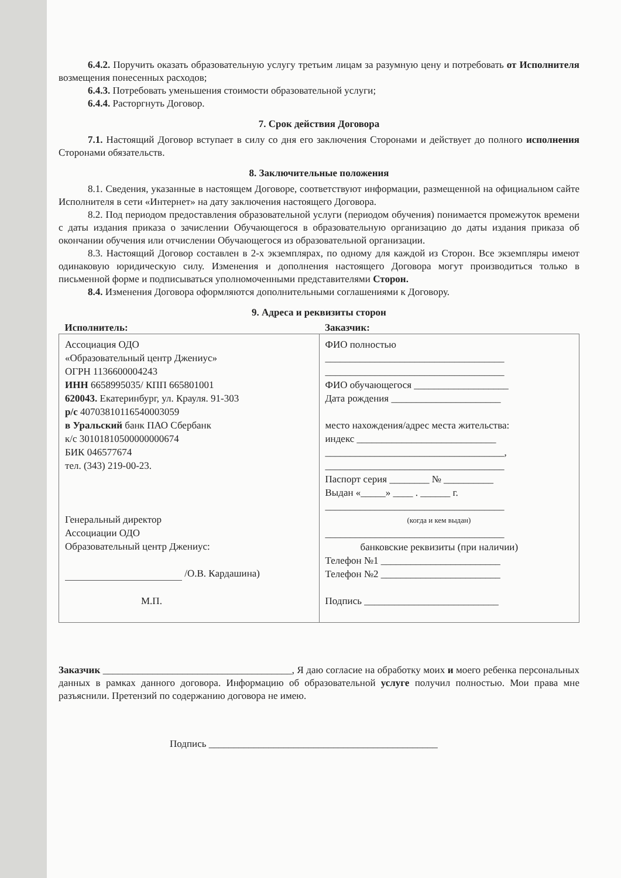6.4.2. Поручить оказать образовательную услугу третьим лицам за разумную цену и потребовать от Исполнителя возмещения понесенных расходов;
6.4.3. Потребовать уменьшения стоимости образовательной услуги;
6.4.4. Расторгнуть Договор.
7. Срок действия Договора
7.1. Настоящий Договор вступает в силу со дня его заключения Сторонами и действует до полного исполнения Сторонами обязательств.
8. Заключительные положения
8.1. Сведения, указанные в настоящем Договоре, соответствуют информации, размещенной на официальном сайте Исполнителя в сети «Интернет» на дату заключения настоящего Договора.
8.2. Под периодом предоставления образовательной услуги (периодом обучения) понимается промежуток времени с даты издания приказа о зачислении Обучающегося в образовательную организацию до даты издания приказа об окончании обучения или отчислении Обучающегося из образовательной организации.
8.3. Настоящий Договор составлен в 2-х экземплярах, по одному для каждой из Сторон. Все экземпляры имеют одинаковую юридическую силу. Изменения и дополнения настоящего Договора могут производиться только в письменной форме и подписываться уполномоченными представителями Сторон.
8.4. Изменения Договора оформляются дополнительными соглашениями к Договору.
9. Адреса и реквизиты сторон
| Исполнитель: | Заказчик: |
| --- | --- |
| Ассоциация ОДО «Образовательный центр Джениус» ОГРН 1136600004243 ИНН 6658995035/ КПП 665801001 620043. Екатеринбург, ул. Крауля. 91-303 р/с 40703810116540003059 в Уральский банк ПАО Сбербанк к/с 30101810500000000674 БИК 046577674 тел. (343) 219-00-23. Генеральный директор Ассоциации ОДО Образовательный центр Джениус: /О.В. Кардашина) М.П. | ФИО полностью ____________________________________ ____________________________________ ФИО обучающегося ___________________ Дата рождения ______________________ место нахождения/адрес места жительства: индекс ____________________________ ____________________________________, ____________________________________ Паспорт серия ________ № __________ Выдан «_____» ____ . ______ г. ____________________________________ (когда и кем выдан) ____________________________________ банковские реквизиты (при наличии) Телефон №1 ________________________ Телефон №2 ________________________ Подпись ___________________________ |
Заказчик ______________________________________, Я даю согласие на обработку моих и моего ребенка персональных данных в рамках данного договора. Информацию об образовательной услуге получил полностью. Мои права мне разъяснили. Претензий по содержанию договора не имею.
Подпись ______________________________________________